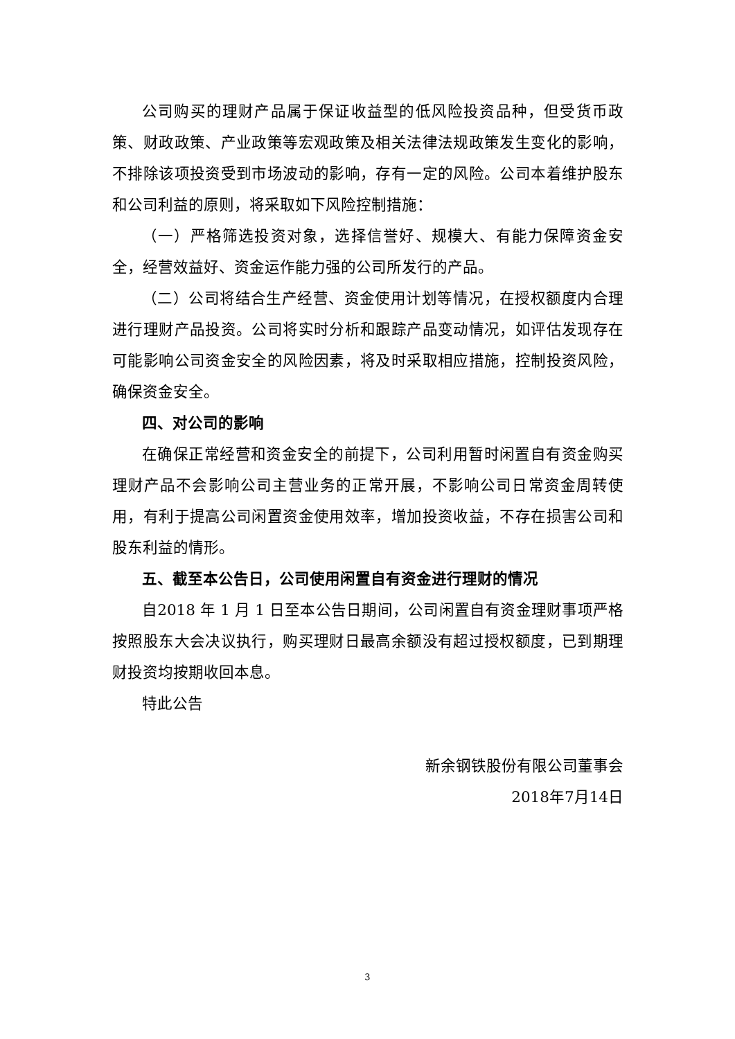公司购买的理财产品属于保证收益型的低风险投资品种，但受货币政策、财政政策、产业政策等宏观政策及相关法律法规政策发生变化的影响，不排除该项投资受到市场波动的影响，存有一定的风险。公司本着维护股东和公司利益的原则，将采取如下风险控制措施：
（一）严格筛选投资对象，选择信誉好、规模大、有能力保障资金安全，经营效益好、资金运作能力强的公司所发行的产品。
（二）公司将结合生产经营、资金使用计划等情况，在授权额度内合理进行理财产品投资。公司将实时分析和跟踪产品变动情况，如评估发现存在可能影响公司资金安全的风险因素，将及时采取相应措施，控制投资风险，确保资金安全。
四、对公司的影响
在确保正常经营和资金安全的前提下，公司利用暂时闲置自有资金购买理财产品不会影响公司主营业务的正常开展，不影响公司日常资金周转使用，有利于提高公司闲置资金使用效率，增加投资收益，不存在损害公司和股东利益的情形。
五、截至本公告日，公司使用闲置自有资金进行理财的情况
自2018 年 1 月 1 日至本公告日期间，公司闲置自有资金理财事项严格按照股东大会决议执行，购买理财日最高余额没有超过授权额度，已到期理财投资均按期收回本息。
特此公告
新余钢铁股份有限公司董事会
2018年7月14日
3